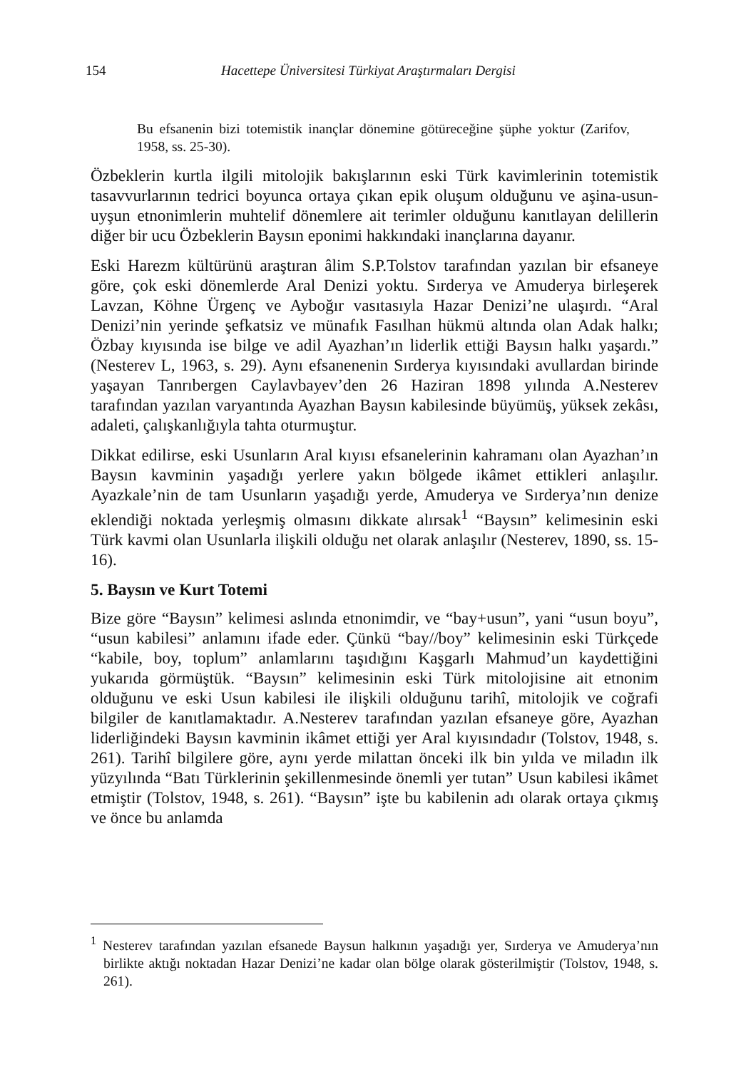154 Hacettepe Üniversitesi Türkiyat Araştırmaları Dergisi
Bu efsanenin bizi totemistik inançlar dönemine götüreceğine şüphe yoktur (Zarifov, 1958, ss. 25-30).
Özbeklerin kurtla ilgili mitolojik bakışlarının eski Türk kavimlerinin totemistik tasavvurlarının tedrici boyunca ortaya çıkan epik oluşum olduğunu ve aşina-usun-uyşun etnonimlerin muhtelif dönemlere ait terimler olduğunu kanıtlayan delillerin diğer bir ucu Özbeklerin Baysın eponimi hakkındaki inançlarına dayanır.
Eski Harezm kültürünü araştıran âlim S.P.Tolstov tarafından yazılan bir efsaneye göre, çok eski dönemlerde Aral Denizi yoktu. Sırderya ve Amuderya birleşerek Lavzan, Köhne Ürgenç ve Ayboğır vasıtasıyla Hazar Denizi’ne ulaşırdı. “Aral Denizi’nin yerinde şefkatsiz ve münafık Fasılhan hükmü altında olan Adak halkı; Özbay kıyısında ise bilge ve adil Ayazhan’ın liderlik ettiği Baysın halkı yaşardı.” (Nesterev L, 1963, s. 29). Aynı efsanenenin Sırderya kıyısındaki avullardan birinde yaşayan Tanrıbergen Caylavbayev’den 26 Haziran 1898 yılında A.Nesterev tarafından yazılan varyantında Ayazhan Baysın kabilesinde büyümüş, yüksek zekâsı, adaleti, çalışkanlığıyla tahta oturmuştur.
Dikkat edilirse, eski Usunların Aral kıyısı efsanelerinin kahramanı olan Ayazhan’ın Baysın kavminin yaşadığı yerlere yakın bölgede ikâmet ettikleri anlaşılır. Ayazkale’nin de tam Usunların yaşadığı yerde, Amuderya ve Sırderya’nın denize eklendiği noktada yerleşmiş olmasını dikkate alırsak<sup>1</sup> “Baysın” kelimesinin eski Türk kavmi olan Usunlarla ilişkili olduğu net olarak anlaşılır (Nesterev, 1890, ss. 15-16).
5. Baysın ve Kurt Totemi
Bize göre “Baysın” kelimesi aslında etnonimdir, ve “bay+usun”, yani “usun boyu”, “usun kabilesi” anlamını ifade eder. Çünkü “bay//boy” kelimesinin eski Türkçede “kabile, boy, toplum” anlamlarını taşıdığını Kaşgarlı Mahmud’un kaydettiğini yukarıda görmüştük. “Baysın” kelimesinin eski Türk mitolojisine ait etnonim olduğunu ve eski Usun kabilesi ile ilişkili olduğunu tarihî, mitolojik ve coğrafi bilgiler de kanıtlamaktadır. A.Nesterev tarafından yazılan efsaneye göre, Ayazhan liderliğindeki Baysın kavminin ikâmet ettiği yer Aral kıyısındadır (Tolstov, 1948, s. 261). Tarihî bilgilere göre, aynı yerde milattan önceki ilk bin yılda ve miladın ilk yüzyılında “Batı Türklerinin şekillenmesinde önemli yer tutan” Usun kabilesi ikâmet etmiştir (Tolstov, 1948, s. 261). “Baysın” işte bu kabilenin adı olarak ortaya çıkmış ve önce bu anlamda
<sup>1</sup> Nesterev tarafından yazılan efsanede Baysun halkının yaşadığı yer, Sırderya ve Amuderya’nın birlikte aktığı noktadan Hazar Denizi’ne kadar olan bölge olarak gösterilmiştir (Tolstov, 1948, s. 261).